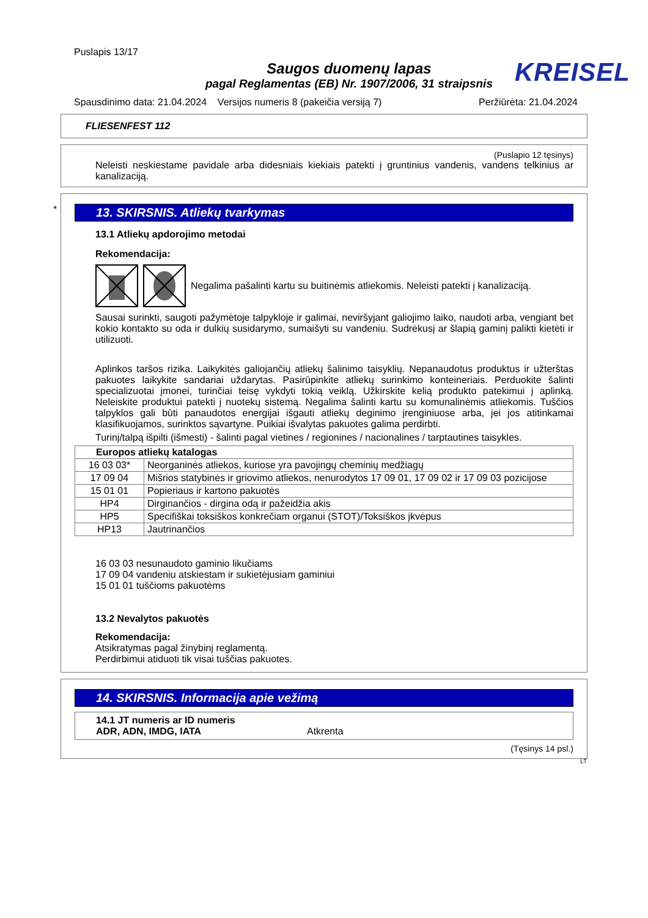Puslapis 13/17
Saugos duomenų lapas
pagal Reglamentas (EB) Nr. 1907/2006, 31 straipsnis
KREISEL
Spausdinimo data: 21.04.2024 Versijos numeris 8 (pakeičia versiją 7) Peržiūrėta: 21.04.2024
FLIESENFEST 112
(Puslapio 12 tęsinys)
Neleisti neskiestame pavidale arba didesniais kiekiais patekti į gruntinius vandenis, vandens telkinius ar kanalizaciją.
*
13. SKIRSNIS. Atliekų tvarkymas
13.1 Atliekų apdorojimo metodai
Rekomendacija:
Negalima pašalinti kartu su buitinėmis atliekomis. Neleisti patekti į kanalizaciją.
Sausai surinkti, saugoti pažymėtoje talpykloje ir galimai, neviršyjant galiojimo laiko, naudoti arba, vengiant bet kokio kontakto su oda ir dulkių susidarymo, sumaišyti su vandeniu. Sudrėkusį ar šlapią gaminį palikti kietėti ir utilizuoti.
Aplinkos taršos rizika. Laikykitės galiojančių atliekų šalinimo taisyklių. Nepanaudotus produktus ir užterštas pakuotes laikykite sandariai uždarytas. Pasirūpinkite atliekų surinkimo konteineriais. Perduokite šalinti specializuotai įmonei, turinčiai teisę vykdyti tokią veiklą. Užkirskite kelią produkto patekimui į aplinką. Neleiskite produktui patekti į nuotekų sistemą. Negalima šalinti kartu su komunalinėmis atliekomis. Tuščios talpyklos gali būti panaudotos energijai išgauti atliekų deginimo įrenginiuose arba, jei jos atitinkamai klasifikuojamos, surinktos sąvartyne. Puikiai išvalytas pakuotes galima perdirbti.
Turinį/talpą išpilti (išmesti) - šalinti pagal vietines / regionines / nacionalines / tarptautines taisykles.
| Europos atliekų katalogas | |
| --- | --- |
| 16 03 03* | Neorganinės atliekos, kuriose yra pavojingų cheminių medžiagų |
| 17 09 04 | Mišrios statybinės ir griovimo atliekos, nenurodytos 17 09 01, 17 09 02 ir 17 09 03 pozicijose |
| 15 01 01 | Popieriaus ir kartono pakuotės |
| HP4 | Dirginančios - dirgina odą ir pažeidžia akis |
| HP5 | Specifiškai toksiškos konkrečiam organui (STOT)/Toksiškos įkvėpus |
| HP13 | Jautrinančios |
16 03 03 nesunaudoto gaminio likučiams
17 09 04 vandeniu atskiestam ir sukietėjusiam gaminiui
15 01 01 tuščioms pakuotėms
13.2 Nevalytos pakuotės
Rekomendacija:
Atsikratymas pagal žinybinį reglamentą.
Perdirbimui atiduoti tik visai tuščias pakuotes.
14. SKIRSNIS. Informacija apie vežimą
14.1 JT numeris ar ID numeris
ADR, ADN, IMDG, IATA Atkrenta
(Tęsinys 14 psl.)
LT